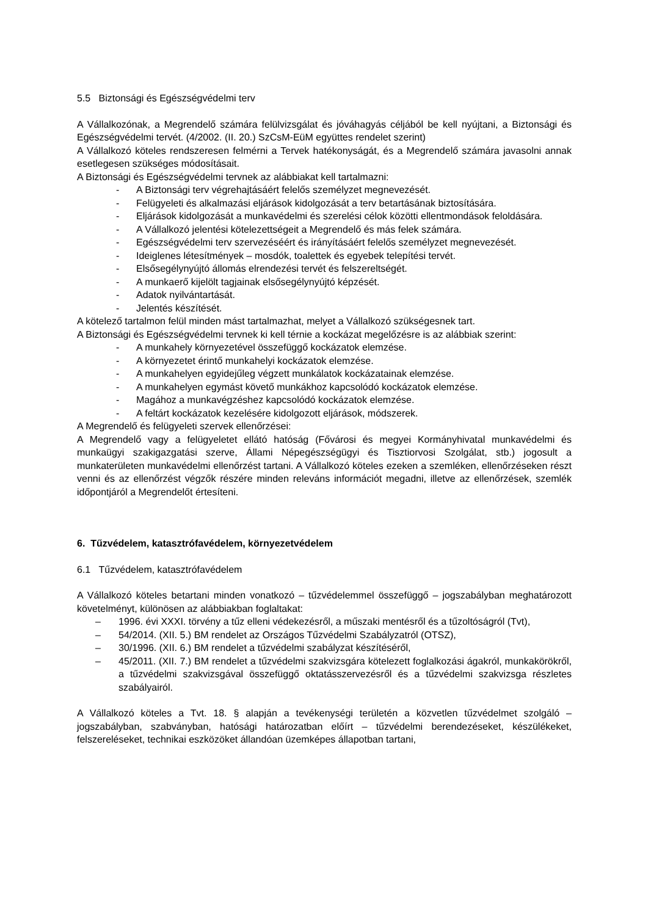5.5 Biztonsági és Egészségvédelmi terv
A Vállalkozónak, a Megrendelő számára felülvizsgálat és jóváhagyás céljából be kell nyújtani, a Biztonsági és Egészségvédelmi tervét. (4/2002. (II. 20.) SzCsM-EüM együttes rendelet szerint)
A Vállalkozó köteles rendszeresen felmérni a Tervek hatékonyságát, és a Megrendelő számára javasolni annak esetlegesen szükséges módosításait.
A Biztonsági és Egészségvédelmi tervnek az alábbiakat kell tartalmazni:
- A Biztonsági terv végrehajtásáért felelős személyzet megnevezését.
- Felügyeleti és alkalmazási eljárások kidolgozását a terv betartásának biztosítására.
- Eljárások kidolgozását a munkavédelmi és szerelési célok közötti ellentmondások feloldására.
- A Vállalkozó jelentési kötelezettségeit a Megrendelő és más felek számára.
- Egészségvédelmi terv szervezéséért és irányításáért felelős személyzet megnevezését.
- Ideiglenes létesítmények – mosdók, toalettek és egyebek telepítési tervét.
- Elsősegélynyújtó állomás elrendezési tervét és felszereltségét.
- A munkaerő kijelölt tagjainak elsősegélynyújtó képzését.
- Adatok nyilvántartását.
- Jelentés készítését.
A kötelező tartalmon felül minden mást tartalmazhat, melyet a Vállalkozó szükségesnek tart.
A Biztonsági és Egészségvédelmi tervnek ki kell térnie a kockázat megelőzésre is az alábbiak szerint:
- A munkahely környezetével összefüggő kockázatok elemzése.
- A környezetet érintő munkahelyi kockázatok elemzése.
- A munkahelyen egyidejűleg végzett munkálatok kockázatainak elemzése.
- A munkahelyen egymást követő munkákhoz kapcsolódó kockázatok elemzése.
- Magához a munkavégzéshez kapcsolódó kockázatok elemzése.
- A feltárt kockázatok kezelésére kidolgozott eljárások, módszerek.
A Megrendelő és felügyeleti szervek ellenőrzései:
A Megrendelő vagy a felügyeletet ellátó hatóság (Fővárosi és megyei Kormányhivatal munkavédelmi és munkaügyi szakigazgatási szerve, Állami Népegészségügyi és Tisztiorvosi Szolgálat, stb.) jogosult a munkaterületen munkavédelmi ellenőrzést tartani. A Vállalkozó köteles ezeken a szemléken, ellenőrzéseken részt venni és az ellenőrzést végzők részére minden releváns információt megadni, illetve az ellenőrzések, szemlék időpontjáról a Megrendelőt értesíteni.
6. Tűzvédelem, katasztrófavédelem, környezetvédelem
6.1 Tűzvédelem, katasztrófavédelem
A Vállalkozó köteles betartani minden vonatkozó – tűzvédelemmel összefüggő – jogszabályban meghatározott követelményt, különösen az alábbiakban foglaltakat:
– 1996. évi XXXI. törvény a tűz elleni védekezésről, a műszaki mentésről és a tűzoltóságról (Tvt),
– 54/2014. (XII. 5.) BM rendelet az Országos Tűzvédelmi Szabályzatról (OTSZ),
– 30/1996. (XII. 6.) BM rendelet a tűzvédelmi szabályzat készítéséről,
– 45/2011. (XII. 7.) BM rendelet a tűzvédelmi szakvizsgára kötelezett foglalkozási ágakról, munkakörökről, a tűzvédelmi szakvizsgával összefüggő oktatásszervezésről és a tűzvédelmi szakvizsga részletes szabályairól.
A Vállalkozó köteles a Tvt. 18. § alapján a tevékenységi területén a közvetlen tűzvédelmet szolgáló – jogszabályban, szabványban, hatósági határozatban előírt – tűzvédelmi berendezéseket, készülékeket, felszereléseket, technikai eszközöket állandóan üzemképes állapotban tartani,